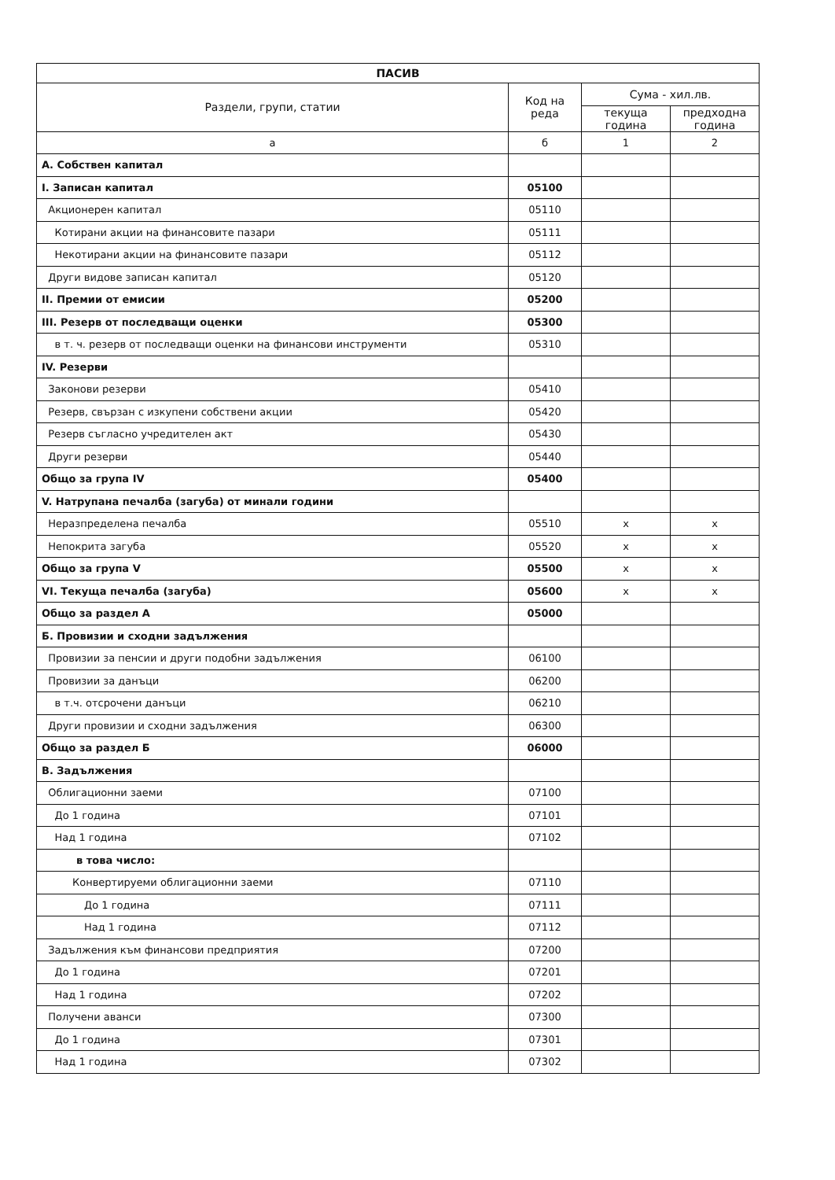| ПАСИВ | | | |
| --- | --- | --- | --- |
| Раздели, групи, статии | Код на реда | Сума - хил.лв. | |
| | | текуща година | предходна година |
| а | б | 1 | 2 |
| А. Собствен капитал | | | |
| I. Записан капитал | 05100 | | |
| Акционерен капитал | 05110 | | |
| Котирани акции на финансовите пазари | 05111 | | |
| Некотирани акции на финансовите пазари | 05112 | | |
| Други видове записан капитал | 05120 | | |
| II. Премии от емисии | 05200 | | |
| III. Резерв от последващи оценки | 05300 | | |
| в т. ч. резерв от последващи оценки на финансови инструменти | 05310 | | |
| IV. Резерви | | | |
| Законови резерви | 05410 | | |
| Резерв, свързан с изкупени собствени акции | 05420 | | |
| Резерв съгласно учредителен акт | 05430 | | |
| Други резерви | 05440 | | |
| Общо за група IV | 05400 | | |
| V. Натрупана печалба (загуба) от минали години | | | |
| Неразпределена печалба | 05510 | x | x |
| Непокрита загуба | 05520 | x | x |
| Общо за група V | 05500 | x | x |
| VI. Текуща печалба (загуба) | 05600 | x | x |
| Общо за раздел А | 05000 | | |
| Б. Провизии и сходни задължения | | | |
| Провизии за пенсии и други подобни задължения | 06100 | | |
| Провизии за данъци | 06200 | | |
| в т.ч. отсрочени данъци | 06210 | | |
| Други провизии и сходни задължения | 06300 | | |
| Общо за раздел Б | 06000 | | |
| В. Задължения | | | |
| Облигационни заеми | 07100 | | |
| До 1 година | 07101 | | |
| Над 1 година | 07102 | | |
| в това число: | | | |
| Конвертируеми облигационни заеми | 07110 | | |
| До 1 година | 07111 | | |
| Над 1 година | 07112 | | |
| Задължения към финансови предприятия | 07200 | | |
| До 1 година | 07201 | | |
| Над 1 година | 07202 | | |
| Получени аванси | 07300 | | |
| До 1 година | 07301 | | |
| Над 1 година | 07302 | | |